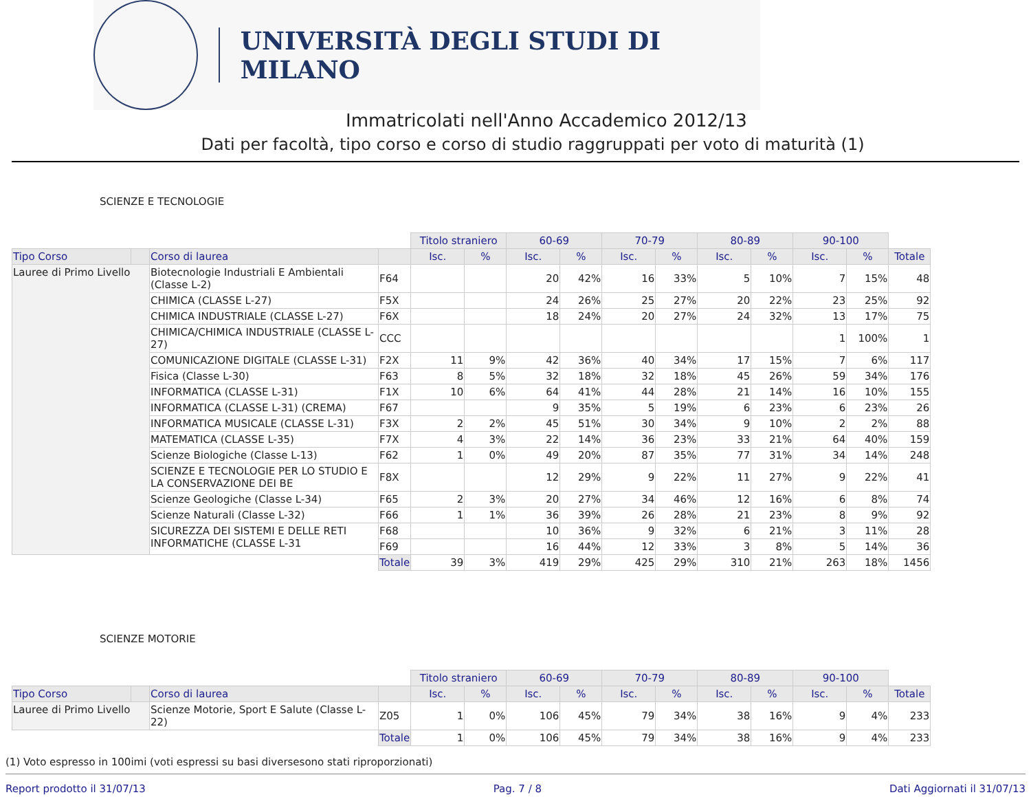UNIVERSITÀ DEGLI STUDI DI MILANO
Immatricolati nell'Anno Accademico 2012/13
Dati per facoltà, tipo corso e corso di studio raggruppati per voto di maturità (1)
SCIENZE E TECNOLOGIE
| | | | | Titolo straniero | | 60-69 | | 70-79 | | 80-89 | | 90-100 | | |
| --- | --- | --- | --- | --- | --- | --- | --- | --- | --- | --- | --- | --- | --- | --- |
| Tipo Corso | | Corso di laurea | | Isc. | % | Isc. | % | Isc. | % | Isc. | % | Isc. | % | Totale |
| Lauree di Primo Livello | | Biotecnologie Industriali E Ambientali (Classe L-2) | F64 | | | 20 | 42% | 16 | 33% | 5 | 10% | 7 | 15% | 48 |
| | | CHIMICA (CLASSE L-27) | F5X | | | 24 | 26% | 25 | 27% | 20 | 22% | 23 | 25% | 92 |
| | | CHIMICA INDUSTRIALE (CLASSE L-27) | F6X | | | 18 | 24% | 20 | 27% | 24 | 32% | 13 | 17% | 75 |
| | | CHIMICA/CHIMICA INDUSTRIALE (CLASSE L-27) | CCC | | | | | | | | | 1 | 100% | 1 |
| | | COMUNICAZIONE DIGITALE (CLASSE L-31) | F2X | 11 | 9% | 42 | 36% | 40 | 34% | 17 | 15% | 7 | 6% | 117 |
| | | Fisica (Classe L-30) | F63 | 8 | 5% | 32 | 18% | 32 | 18% | 45 | 26% | 59 | 34% | 176 |
| | | INFORMATICA (CLASSE L-31) | F1X | 10 | 6% | 64 | 41% | 44 | 28% | 21 | 14% | 16 | 10% | 155 |
| | | INFORMATICA (CLASSE L-31) (CREMA) | F67 | | | 9 | 35% | 5 | 19% | 6 | 23% | 6 | 23% | 26 |
| | | INFORMATICA MUSICALE (CLASSE L-31) | F3X | 2 | 2% | 45 | 51% | 30 | 34% | 9 | 10% | 2 | 2% | 88 |
| | | MATEMATICA (CLASSE L-35) | F7X | 4 | 3% | 22 | 14% | 36 | 23% | 33 | 21% | 64 | 40% | 159 |
| | | Scienze Biologiche (Classe L-13) | F62 | 1 | 0% | 49 | 20% | 87 | 35% | 77 | 31% | 34 | 14% | 248 |
| | | SCIENZE E TECNOLOGIE PER LO STUDIO E LA CONSERVAZIONE DEI BE | F8X | | | 12 | 29% | 9 | 22% | 11 | 27% | 9 | 22% | 41 |
| | | Scienze Geologiche (Classe L-34) | F65 | 2 | 3% | 20 | 27% | 34 | 46% | 12 | 16% | 6 | 8% | 74 |
| | | Scienze Naturali (Classe L-32) | F66 | 1 | 1% | 36 | 39% | 26 | 28% | 21 | 23% | 8 | 9% | 92 |
| | | SICUREZZA DEI SISTEMI E DELLE RETI INFORMATICHE (CLASSE L-31 | F68 | | | 10 | 36% | 9 | 32% | 6 | 21% | 3 | 11% | 28 |
| | | | F69 | | | 16 | 44% | 12 | 33% | 3 | 8% | 5 | 14% | 36 |
| | | | Totale | 39 | 3% | 419 | 29% | 425 | 29% | 310 | 21% | 263 | 18% | 1456 |
SCIENZE MOTORIE
| | | | | Titolo straniero | | 60-69 | | 70-79 | | 80-89 | | 90-100 | | |
| --- | --- | --- | --- | --- | --- | --- | --- | --- | --- | --- | --- | --- | --- | --- |
| Tipo Corso | | Corso di laurea | | Isc. | % | Isc. | % | Isc. | % | Isc. | % | Isc. | % | Totale |
| Lauree di Primo Livello | | Scienze Motorie, Sport E Salute (Classe L-22) | Z05 | 1 | 0% | 106 | 45% | 79 | 34% | 38 | 16% | 9 | 4% | 233 |
| | | | Totale | 1 | 0% | 106 | 45% | 79 | 34% | 38 | 16% | 9 | 4% | 233 |
(1) Voto espresso in 100imi (voti espressi su basi diversesono stati riproporzionati)
Report prodotto il 31/07/13 Pag. 7 / 8 Dati Aggiornati il 31/07/13